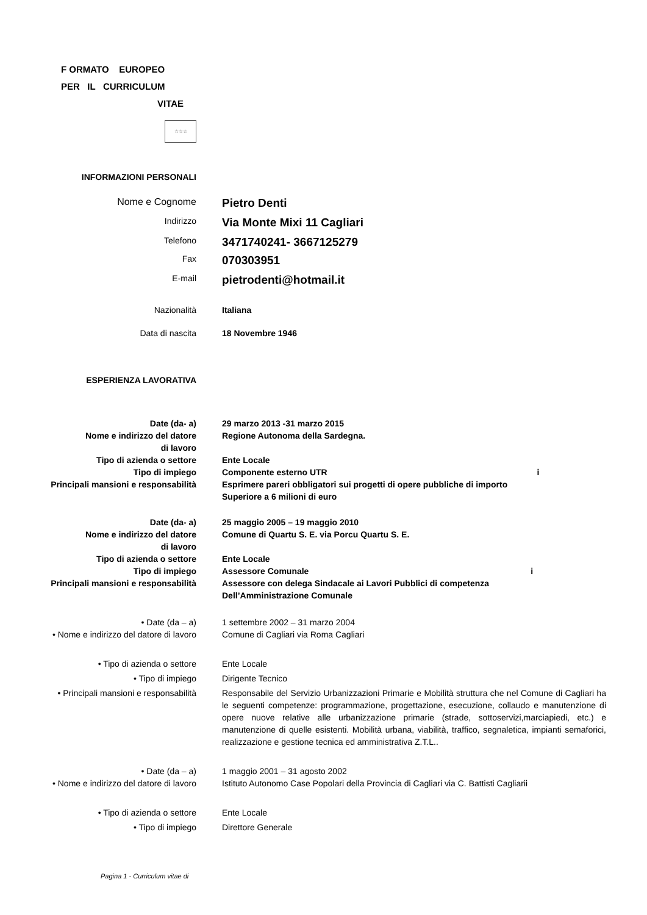F ORMATO EUROPEO
PER IL CURRICULUM
VITAE
☆☆☆
INFORMAZIONI PERSONALI
| Nome e Cognome | Pietro Denti |
| Indirizzo | Via Monte Mixi 11 Cagliari |
| Telefono | 3471740241- 3667125279 |
| Fax | 070303951 |
| E-mail | pietrodenti@hotmail.it |
| Nazionalità | Italiana |
| Data di nascita | 18 Novembre 1946 |
ESPERIENZA LAVORATIVA
| Date (da- a) | 29 marzo 2013 -31 marzo 2015 |
| Nome e indirizzo del datore di lavoro | Regione Autonoma della Sardegna. |
| Tipo di azienda o settore | Ente Locale |
| Tipo di impiego | Componente esterno UTR i |
| Principali mansioni e responsabilità | Esprimere pareri obbligatori sui progetti di opere pubbliche di importo Superiore a 6 milioni di euro |
| Date (da- a) | 25 maggio 2005 – 19 maggio 2010 |
| Nome e indirizzo del datore di lavoro | Comune di Quartu S. E. via Porcu Quartu S. E. |
| Tipo di azienda o settore | Ente Locale |
| Tipo di impiego | Assessore Comunale i |
| Principali mansioni e responsabilità | Assessore con delega Sindacale ai Lavori Pubblici di competenza Dell’Amministrazione Comunale |
| • Date (da – a) | 1 settembre 2002 – 31 marzo 2004 |
| • Nome e indirizzo del datore di lavoro | Comune di Cagliari via Roma Cagliari |
| • Tipo di azienda o settore | Ente Locale |
| • Tipo di impiego | Dirigente Tecnico |
| • Principali mansioni e responsabilità | Responsabile del Servizio Urbanizzazioni Primarie e Mobilità struttura che nel Comune di Cagliari ha le seguenti competenze: programmazione, progettazione, esecuzione, collaudo e manutenzione di opere nuove relative alle urbanizzazione primarie (strade, sottoservizi,marciapiedi, etc.) e manutenzione di quelle esistenti. Mobilità urbana, viabilità, traffico, segnaletica, impianti semaforici, realizzazione e gestione tecnica ed amministrativa Z.T.L.. |
| • Date (da – a) | 1 maggio 2001 – 31 agosto 2002 |
| • Nome e indirizzo del datore di lavoro | Istituto Autonomo Case Popolari della Provincia di Cagliari via C. Battisti Cagliarii |
| • Tipo di azienda o settore | Ente Locale |
| • Tipo di impiego | Direttore Generale |
Pagina 1 - Curriculum vitae di